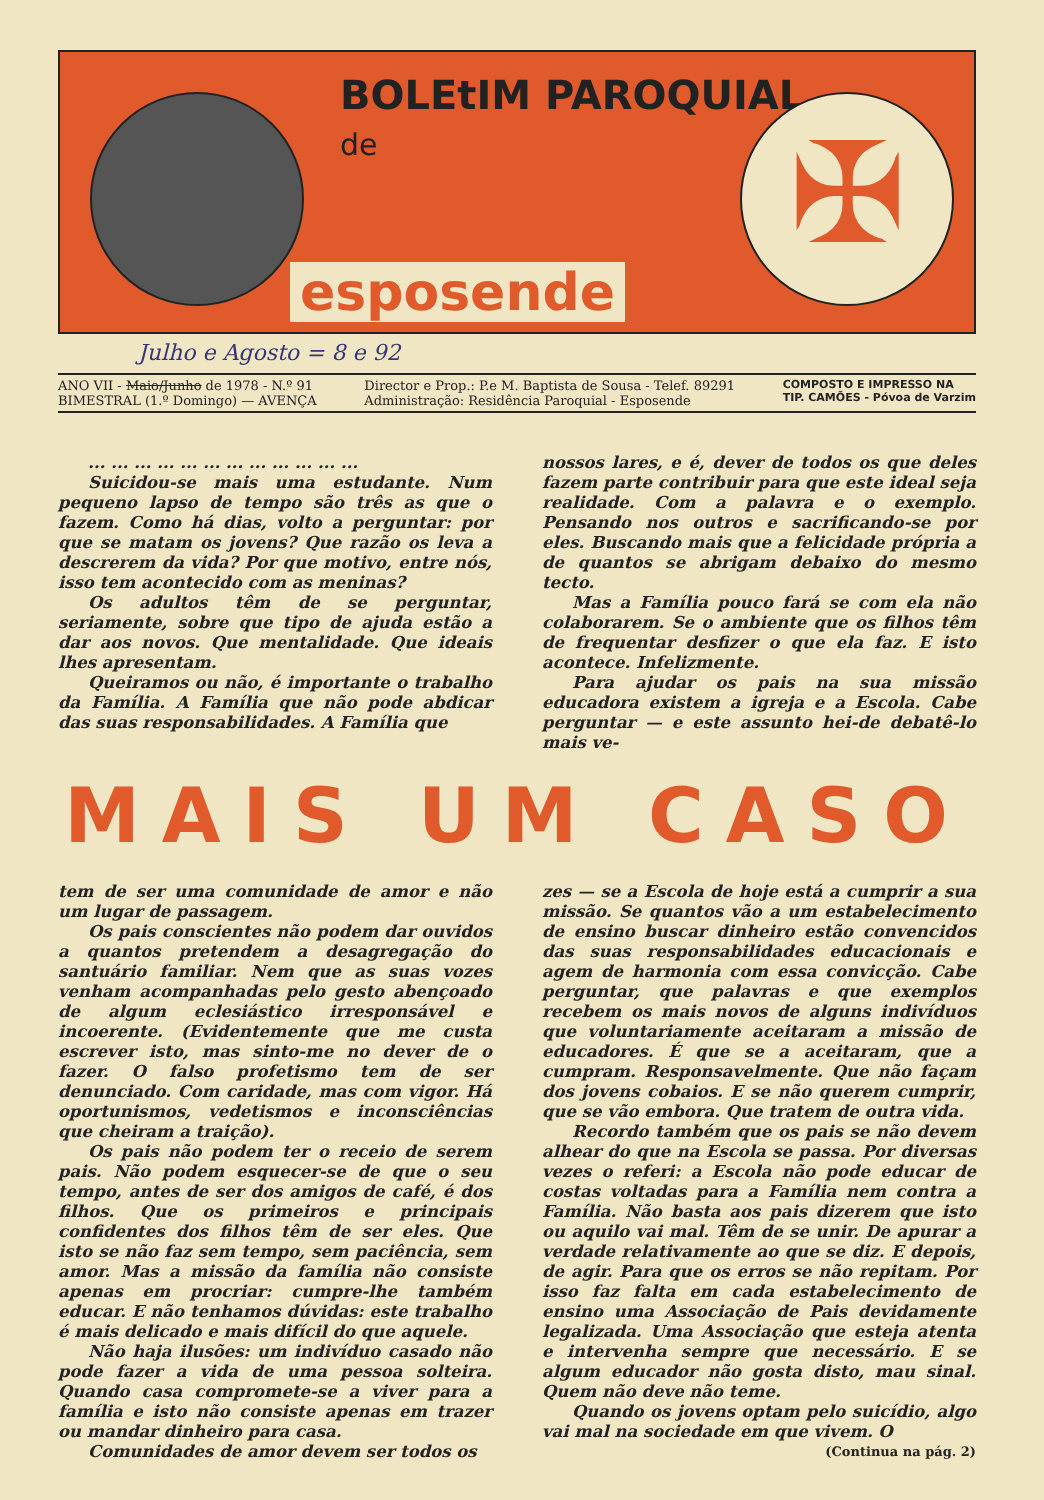BOLEtIM PAROQUIAL
de
✠
esposende
Julho e Agosto = 8 e 92
ANO VII - Maio/Junho de 1978 - N.º 91
BIMESTRAL (1.º Domingo) — AVENÇA
Director e Prop.: P.e M. Baptista de Sousa - Telef. 89291
Administração: Residência Paroquial - Esposende
COMPOSTO E IMPRESSO NA
TIP. CAMÕES - Póvoa de Varzim
... ... ... ... ... ... ... ... ... ... ... ...
Suicidou-se mais uma estudante. Num pequeno lapso de tempo são três as que o fazem. Como há dias, volto a perguntar: por que se matam os jovens? Que razão os leva a descrerem da vida? Por que motivo, entre nós, isso tem acontecido com as meninas?
Os adultos têm de se perguntar, seriamente, sobre que tipo de ajuda estão a dar aos novos. Que mentalidade. Que ideais lhes apresentam.
Queiramos ou não, é importante o trabalho da Família. A Família que não pode abdicar das suas responsabilidades. A Família que
nossos lares, e é, dever de todos os que deles fazem parte contribuir para que este ideal seja realidade. Com a palavra e o exemplo. Pensando nos outros e sacrificando-se por eles. Buscando mais que a felicidade própria a de quantos se abrigam debaixo do mesmo tecto.
Mas a Família pouco fará se com ela não colaborarem. Se o ambiente que os filhos têm de frequentar desfizer o que ela faz. E isto acontece. Infelizmente.
Para ajudar os pais na sua missão educadora existem a igreja e a Escola. Cabe perguntar — e este assunto hei-de debatê-lo mais ve-
MAIS UM CASO
tem de ser uma comunidade de amor e não um lugar de passagem.
Os pais conscientes não podem dar ouvidos a quantos pretendem a desagregação do santuário familiar. Nem que as suas vozes venham acompanhadas pelo gesto abençoado de algum eclesiástico irresponsável e incoerente. (Evidentemente que me custa escrever isto, mas sinto-me no dever de o fazer. O falso profetismo tem de ser denunciado. Com caridade, mas com vigor. Há oportunismos, vedetismos e inconsciências que cheiram a traição).
Os pais não podem ter o receio de serem pais. Não podem esquecer-se de que o seu tempo, antes de ser dos amigos de café, é dos filhos. Que os primeiros e principais confidentes dos filhos têm de ser eles. Que isto se não faz sem tempo, sem paciência, sem amor. Mas a missão da família não consiste apenas em procriar: cumpre-lhe também educar. E não tenhamos dúvidas: este trabalho é mais delicado e mais difícil do que aquele.
Não haja ilusões: um indivíduo casado não pode fazer a vida de uma pessoa solteira. Quando casa compromete-se a viver para a família e isto não consiste apenas em trazer ou mandar dinheiro para casa.
Comunidades de amor devem ser todos os
zes — se a Escola de hoje está a cumprir a sua missão. Se quantos vão a um estabelecimento de ensino buscar dinheiro estão convencidos das suas responsabilidades educacionais e agem de harmonia com essa convicção. Cabe perguntar, que palavras e que exemplos recebem os mais novos de alguns indivíduos que voluntariamente aceitaram a missão de educadores. É que se a aceitaram, que a cumpram. Responsavelmente. Que não façam dos jovens cobaios. E se não querem cumprir, que se vão embora. Que tratem de outra vida.
Recordo também que os pais se não devem alhear do que na Escola se passa. Por diversas vezes o referi: a Escola não pode educar de costas voltadas para a Família nem contra a Família. Não basta aos pais dizerem que isto ou aquilo vai mal. Têm de se unir. De apurar a verdade relativamente ao que se diz. E depois, de agir. Para que os erros se não repitam. Por isso faz falta em cada estabelecimento de ensino uma Associação de Pais devidamente legalizada. Uma Associação que esteja atenta e intervenha sempre que necessário. E se algum educador não gosta disto, mau sinal. Quem não deve não teme.
Quando os jovens optam pelo suicídio, algo vai mal na sociedade em que vivem. O
(Continua na pág. 2)